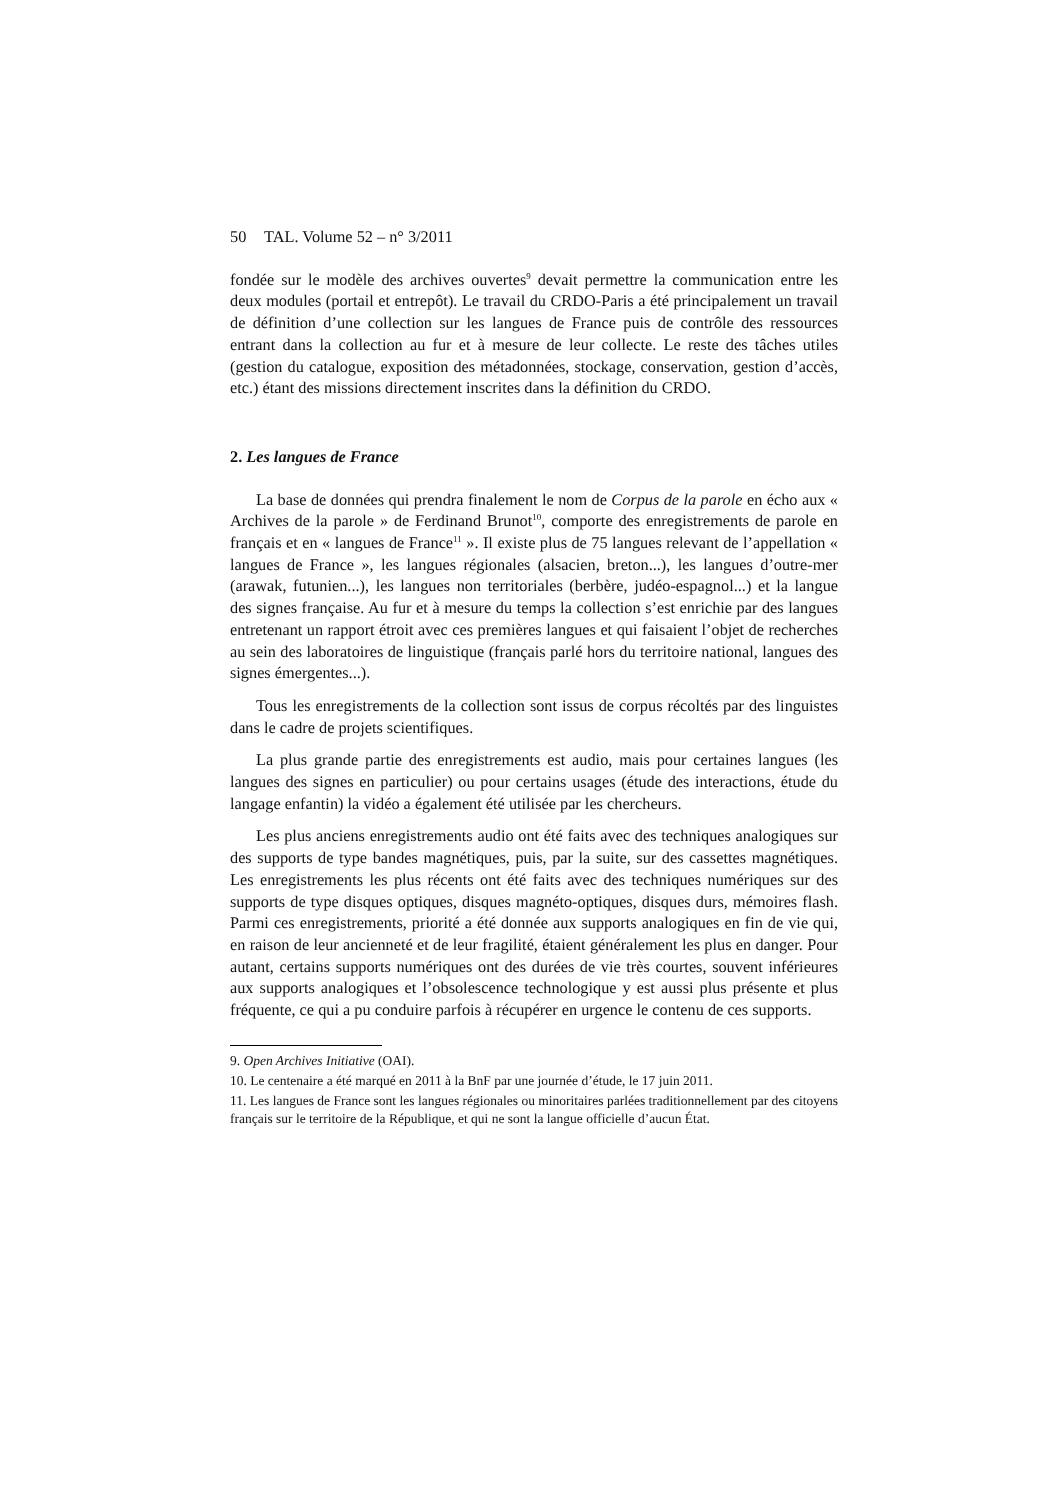50 TAL. Volume 52 – n° 3/2011
fondée sur le modèle des archives ouvertes<sup>9</sup> devait permettre la communication entre les deux modules (portail et entrepôt). Le travail du CRDO-Paris a été principalement un travail de définition d’une collection sur les langues de France puis de contrôle des ressources entrant dans la collection au fur et à mesure de leur collecte. Le reste des tâches utiles (gestion du catalogue, exposition des métadonnées, stockage, conservation, gestion d’accès, etc.) étant des missions directement inscrites dans la définition du CRDO.
2. Les langues de France
La base de données qui prendra finalement le nom de Corpus de la parole en écho aux « Archives de la parole » de Ferdinand Brunot<sup>10</sup>, comporte des enregistrements de parole en français et en « langues de France<sup>11</sup> ». Il existe plus de 75 langues relevant de l’appellation « langues de France », les langues régionales (alsacien, breton...), les langues d’outre-mer (arawak, futunien...), les langues non territoriales (berbère, judéo-espagnol...) et la langue des signes française. Au fur et à mesure du temps la collection s’est enrichie par des langues entretenant un rapport étroit avec ces premières langues et qui faisaient l’objet de recherches au sein des laboratoires de linguistique (français parlé hors du territoire national, langues des signes émergentes...).
Tous les enregistrements de la collection sont issus de corpus récoltés par des linguistes dans le cadre de projets scientifiques.
La plus grande partie des enregistrements est audio, mais pour certaines langues (les langues des signes en particulier) ou pour certains usages (étude des interactions, étude du langage enfantin) la vidéo a également été utilisée par les chercheurs.
Les plus anciens enregistrements audio ont été faits avec des techniques analogiques sur des supports de type bandes magnétiques, puis, par la suite, sur des cassettes magnétiques. Les enregistrements les plus récents ont été faits avec des techniques numériques sur des supports de type disques optiques, disques magnéto-optiques, disques durs, mémoires flash. Parmi ces enregistrements, priorité a été donnée aux supports analogiques en fin de vie qui, en raison de leur ancienneté et de leur fragilité, étaient généralement les plus en danger. Pour autant, certains supports numériques ont des durées de vie très courtes, souvent inférieures aux supports analogiques et l’obsolescence technologique y est aussi plus présente et plus fréquente, ce qui a pu conduire parfois à récupérer en urgence le contenu de ces supports.
9. Open Archives Initiative (OAI).
10. Le centenaire a été marqué en 2011 à la BnF par une journée d’étude, le 17 juin 2011.
11. Les langues de France sont les langues régionales ou minoritaires parlées traditionnellement par des citoyens français sur le territoire de la République, et qui ne sont la langue officielle d’aucun État.